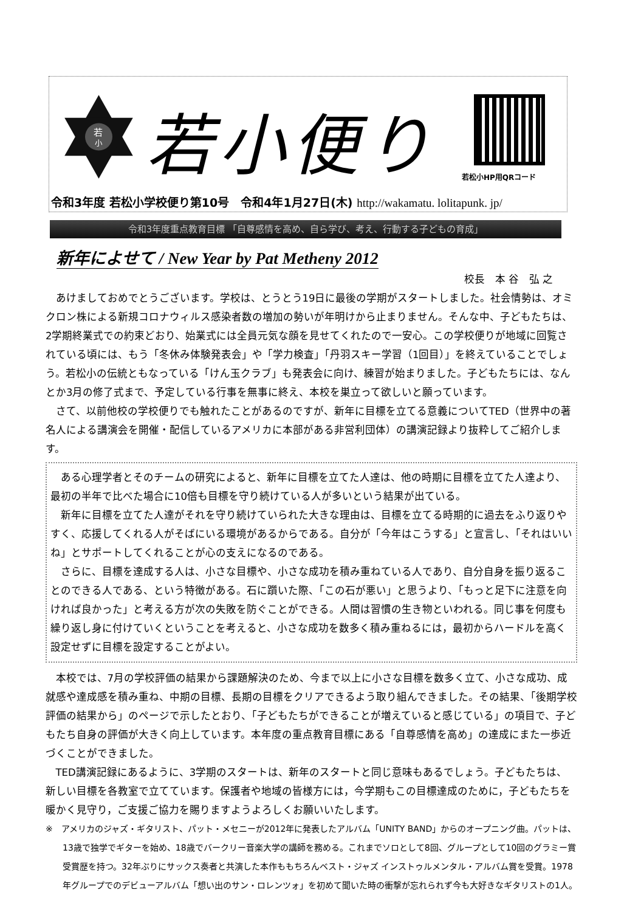若
小
若小便り
若松小HP用QRコード
令和3年度 若松小学校便り第10号　令和4年1月27日(木) http://wakamatu. lolitapunk. jp/
令和3年度重点教育目標 「自尊感情を高め、自ら学び、考え、行動する子どもの育成」
新年によせて / New Year by Pat Metheny 2012
校長　本 谷　弘 之
あけましておめでとうございます。学校は、とうとう19日に最後の学期がスタートしました。社会情勢は、オミクロン株による新規コロナウィルス感染者数の増加の勢いが年明けから止まりません。そんな中、子どもたちは、2学期終業式での約束どおり、始業式には全員元気な顔を見せてくれたので一安心。この学校便りが地域に回覧されている頃には、もう「冬休み体験発表会」や「学力検査」「丹羽スキー学習（1回目）」を終えていることでしょう。若松小の伝統ともなっている「けん玉クラブ」も発表会に向け、練習が始まりました。子どもたちには、なんとか3月の修了式まで、予定している行事を無事に終え、本校を巣立って欲しいと願っています。
さて、以前他校の学校便りでも触れたことがあるのですが、新年に目標を立てる意義についてTED（世界中の著名人による講演会を開催・配信しているアメリカに本部がある非営利団体）の講演記録より抜粋してご紹介します。
ある心理学者とそのチームの研究によると、新年に目標を立てた人達は、他の時期に目標を立てた人達より、最初の半年で比べた場合に10倍も目標を守り続けている人が多いという結果が出ている。
新年に目標を立てた人達がそれを守り続けていられた大きな理由は、目標を立てる時期的に過去をふり返りやすく、応援してくれる人がそばにいる環境があるからである。自分が「今年はこうする」と宣言し、「それはいいね」とサポートしてくれることが心の支えになるのである。
さらに、目標を達成する人は、小さな目標や、小さな成功を積み重ねている人であり、自分自身を振り返ることのできる人である、という特徴がある。石に躓いた際、「この石が悪い」と思うより、「もっと足下に注意を向ければ良かった」と考える方が次の失敗を防ぐことができる。人間は習慣の生き物といわれる。同じ事を何度も繰り返し身に付けていくということを考えると、小さな成功を数多く積み重ねるには，最初からハードルを高く設定せずに目標を設定することがよい。
本校では、7月の学校評価の結果から課題解決のため、今まで以上に小さな目標を数多く立て、小さな成功、成就感や達成感を積み重ね、中期の目標、長期の目標をクリアできるよう取り組んできました。その結果、「後期学校評価の結果から」のページで示したとおり、「子どもたちができることが増えていると感じている」の項目で、子どもたち自身の評価が大きく向上しています。本年度の重点教育目標にある「自尊感情を高め」の達成にまた一歩近づくことができました。
TED講演記録にあるように、3学期のスタートは、新年のスタートと同じ意味もあるでしょう。子どもたちは、新しい目標を各教室で立てています。保護者や地域の皆様方には，今学期もこの目標達成のために，子どもたちを暖かく見守り，ご支援ご協力を賜りますようよろしくお願いいたします。
※　アメリカのジャズ・ギタリスト、パット・メセニーが2012年に発表したアルバム「UNITY BAND」からのオープニング曲。パットは、13歳で独学でギターを始め、18歳でバークリー音楽大学の講師を務める。これまでソロとして8回、グループとして10回のグラミー賞受賞歴を持つ。32年ぶりにサックス奏者と共演した本作ももちろんベスト・ジャズ インストゥルメンタル・アルバム賞を受賞。1978年グループでのデビューアルバム「想い出のサン・ロレンツォ」を初めて聞いた時の衝撃が忘れられず今も大好きなギタリストの1人。